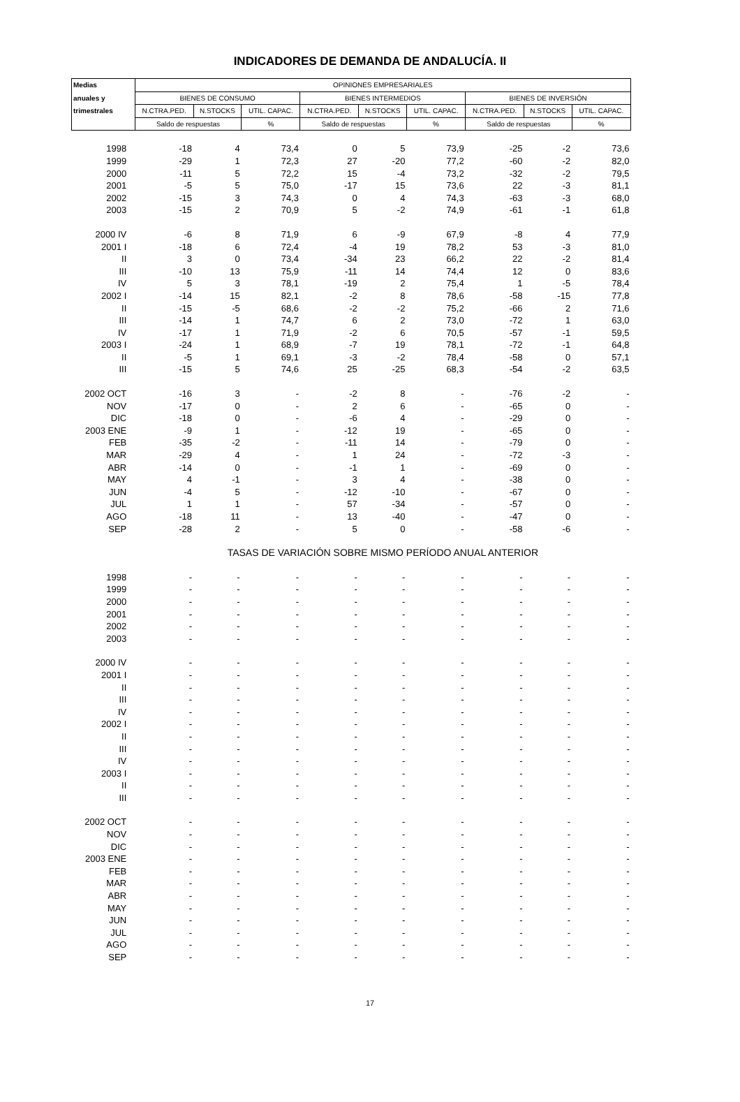INDICADORES DE DEMANDA DE ANDALUCÍA. II
| Medias | OPINIONES EMPRESARIALES | | | | | | | | |
| --- | --- | --- | --- | --- | --- | --- | --- | --- | --- |
| anuales y | BIENES DE CONSUMO | | | BIENES INTERMEDIOS | | | BIENES DE INVERSIÓN | | |
| trimestrales | N.CTRA.PED. | N.STOCKS | UTIL. CAPAC. | N.CTRA.PED. | N.STOCKS | UTIL. CAPAC. | N.CTRA.PED. | N.STOCKS | UTIL. CAPAC. |
| | Saldo de respuestas | | % | Saldo de respuestas | | % | Saldo de respuestas | | % |
| 1998 | -18 | 4 | 73,4 | 0 | 5 | 73,9 | -25 | -2 | 73,6 |
| 1999 | -29 | 1 | 72,3 | 27 | -20 | 77,2 | -60 | -2 | 82,0 |
| 2000 | -11 | 5 | 72,2 | 15 | -4 | 73,2 | -32 | -2 | 79,5 |
| 2001 | -5 | 5 | 75,0 | -17 | 15 | 73,6 | 22 | -3 | 81,1 |
| 2002 | -15 | 3 | 74,3 | 0 | 4 | 74,3 | -63 | -3 | 68,0 |
| 2003 | -15 | 2 | 70,9 | 5 | -2 | 74,9 | -61 | -1 | 61,8 |
| 2000 IV | -6 | 8 | 71,9 | 6 | -9 | 67,9 | -8 | 4 | 77,9 |
| 2001 I | -18 | 6 | 72,4 | -4 | 19 | 78,2 | 53 | -3 | 81,0 |
| II | 3 | 0 | 73,4 | -34 | 23 | 66,2 | 22 | -2 | 81,4 |
| III | -10 | 13 | 75,9 | -11 | 14 | 74,4 | 12 | 0 | 83,6 |
| IV | 5 | 3 | 78,1 | -19 | 2 | 75,4 | 1 | -5 | 78,4 |
| 2002 I | -14 | 15 | 82,1 | -2 | 8 | 78,6 | -58 | -15 | 77,8 |
| II | -15 | -5 | 68,6 | -2 | -2 | 75,2 | -66 | 2 | 71,6 |
| III | -14 | 1 | 74,7 | 6 | 2 | 73,0 | -72 | 1 | 63,0 |
| IV | -17 | 1 | 71,9 | -2 | 6 | 70,5 | -57 | -1 | 59,5 |
| 2003 I | -24 | 1 | 68,9 | -7 | 19 | 78,1 | -72 | -1 | 64,8 |
| II | -5 | 1 | 69,1 | -3 | -2 | 78,4 | -58 | 0 | 57,1 |
| III | -15 | 5 | 74,6 | 25 | -25 | 68,3 | -54 | -2 | 63,5 |
| 2002 OCT | -16 | 3 | - | -2 | 8 | - | -76 | -2 | - |
| NOV | -17 | 0 | - | 2 | 6 | - | -65 | 0 | - |
| DIC | -18 | 0 | - | -6 | 4 | - | -29 | 0 | - |
| 2003 ENE | -9 | 1 | - | -12 | 19 | - | -65 | 0 | - |
| FEB | -35 | -2 | - | -11 | 14 | - | -79 | 0 | - |
| MAR | -29 | 4 | - | 1 | 24 | - | -72 | -3 | - |
| ABR | -14 | 0 | - | -1 | 1 | - | -69 | 0 | - |
| MAY | 4 | -1 | - | 3 | 4 | - | -38 | 0 | - |
| JUN | -4 | 5 | - | -12 | -10 | - | -67 | 0 | - |
| JUL | 1 | 1 | - | 57 | -34 | - | -57 | 0 | - |
| AGO | -18 | 11 | - | 13 | -40 | - | -47 | 0 | - |
| SEP | -28 | 2 | - | 5 | 0 | - | -58 | -6 | - |
| | TASAS DE VARIACIÓN SOBRE MISMO PERÍODO ANUAL ANTERIOR | | | | | | | | |
| 1998 | - | - | - | - | - | - | - | - | - |
| 1999 | - | - | - | - | - | - | - | - | - |
| 2000 | - | - | - | - | - | - | - | - | - |
| 2001 | - | - | - | - | - | - | - | - | - |
| 2002 | - | - | - | - | - | - | - | - | - |
| 2003 | - | - | - | - | - | - | - | - | - |
| 2000 IV | - | - | - | - | - | - | - | - | - |
| 2001 I | - | - | - | - | - | - | - | - | - |
| II | - | - | - | - | - | - | - | - | - |
| III | - | - | - | - | - | - | - | - | - |
| IV | - | - | - | - | - | - | - | - | - |
| 2002 I | - | - | - | - | - | - | - | - | - |
| II | - | - | - | - | - | - | - | - | - |
| III | - | - | - | - | - | - | - | - | - |
| IV | - | - | - | - | - | - | - | - | - |
| 2003 I | - | - | - | - | - | - | - | - | - |
| II | - | - | - | - | - | - | - | - | - |
| III | - | - | - | - | - | - | - | - | - |
| 2002 OCT | - | - | - | - | - | - | - | - | - |
| NOV | - | - | - | - | - | - | - | - | - |
| DIC | - | - | - | - | - | - | - | - | - |
| 2003 ENE | - | - | - | - | - | - | - | - | - |
| FEB | - | - | - | - | - | - | - | - | - |
| MAR | - | - | - | - | - | - | - | - | - |
| ABR | - | - | - | - | - | - | - | - | - |
| MAY | - | - | - | - | - | - | - | - | - |
| JUN | - | - | - | - | - | - | - | - | - |
| JUL | - | - | - | - | - | - | - | - | - |
| AGO | - | - | - | - | - | - | - | - | - |
| SEP | - | - | - | - | - | - | - | - | - |
17